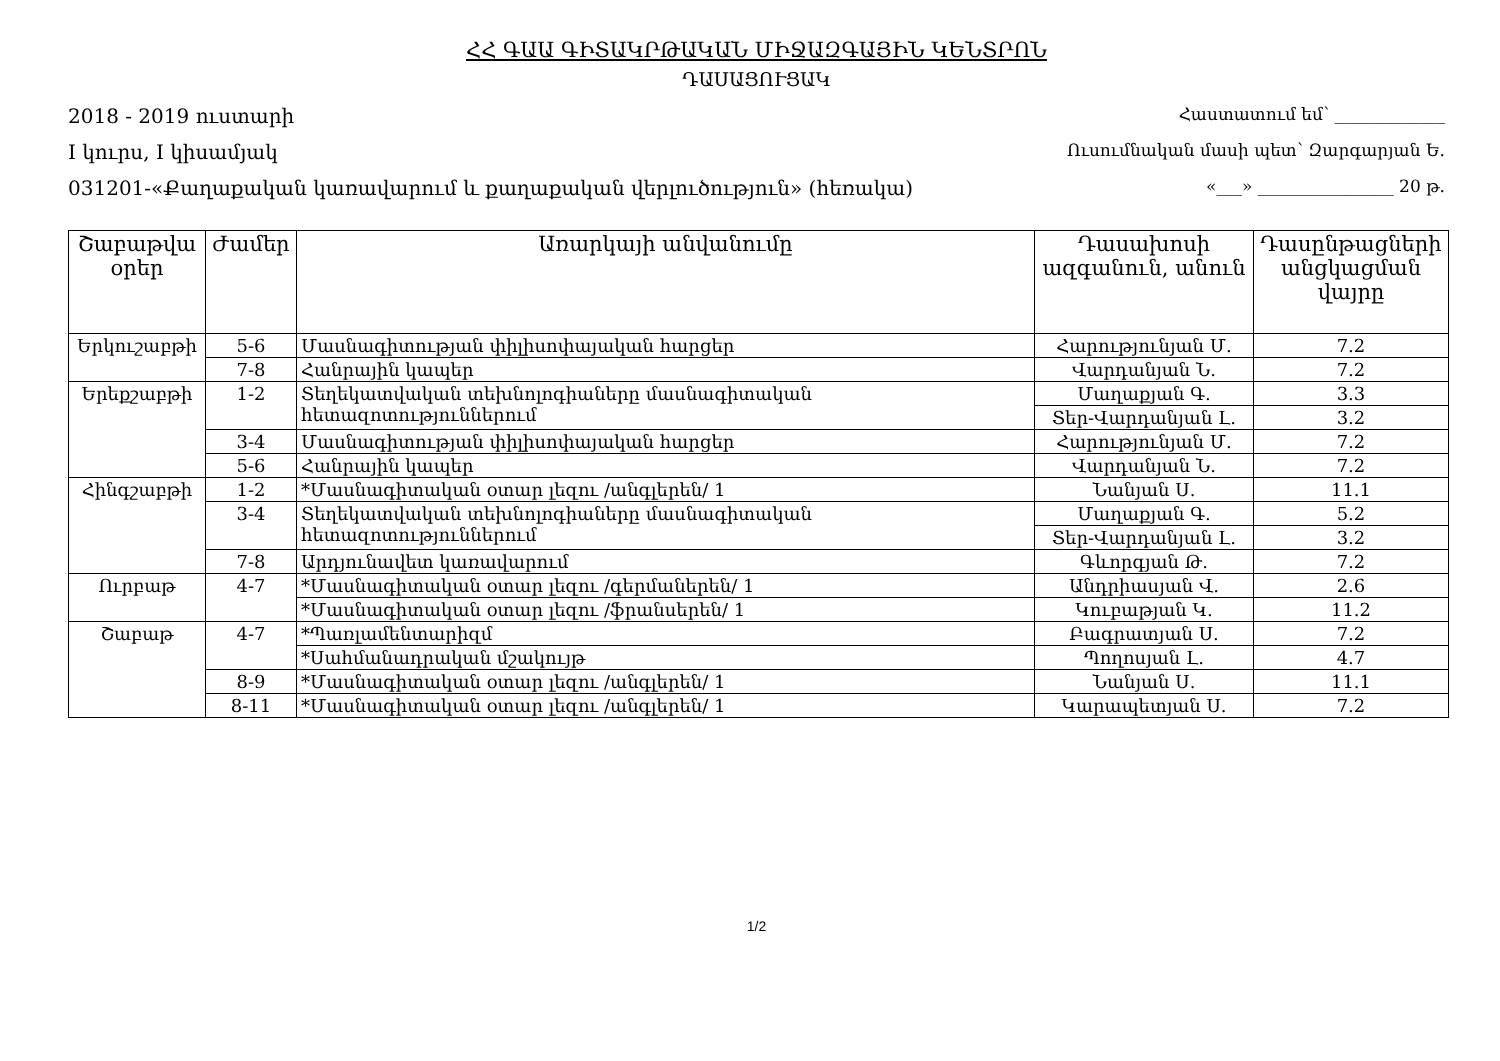ՀՀ ԳԱԱ ԳԻՏԱԿՐԹԱԿԱՆ ՄԻՋԱԶԳԱՅԻՆ ԿԵՆՏՐՈՆ
ԴԱՍԱՑՈՒՑԱԿ
2018 - 2019 ուստարի Հաստատում եմ՝ _____________
I կուրս, I կիսամյակ Ուսումնական մասի պետ՝ Զարգարյան Ե.
031201-«Քաղաքական կառավարում և քաղաքական վերլուծություն» (հեռակա) «___» ________________ 20 թ.
| Շաբաթվա օրեր | Ժամեր | Առարկայի անվանումը | Դասախոսի ազգանուն, անուն | Դասընթացների անցկացման վայրը |
| --- | --- | --- | --- | --- |
| Երկուշաբթի | 5-6 | Մասնագիտության փիլիսոփայական հարցեր | Հարությունյան Մ. | 7.2 |
| | 7-8 | Հանրային կապեր | Վարդանյան Ն. | 7.2 |
| Երեքշաբթի | 1-2 | Տեղեկատվական տեխնոլոգիաները մասնագիտական հետազոտություններում | Մաղաքյան Գ. | 3.3 |
| | | | Տեր-Վարդանյան Լ. | 3.2 |
| | 3-4 | Մասնագիտության փիլիսոփայական հարցեր | Հարությունյան Մ. | 7.2 |
| | 5-6 | Հանրային կապեր | Վարդանյան Ն. | 7.2 |
| Հինգշաբթի | 1-2 | *Մասնագիտական օտար լեզու /անգլերեն/ 1 | Նանյան Ս. | 11.1 |
| | 3-4 | Տեղեկատվական տեխնոլոգիաները մասնագիտական հետազոտություններում | Մաղաքյան Գ. | 5.2 |
| | | | Տեր-Վարդանյան Լ. | 3.2 |
| | 7-8 | Արդյունավետ կառավարում | Գևորգյան Թ. | 7.2 |
| Ուրբաթ | 4-7 | *Մասնագիտական օտար լեզու /գերմաներեն/ 1 | Անդրիասյան Վ. | 2.6 |
| | | *Մասնագիտական օտար լեզու /ֆրանսերեն/ 1 | Կուբաթյան Կ. | 11.2 |
| Շաբաթ | 4-7 | *Պառլամենտարիզմ | Բագրատյան Ս. | 7.2 |
| | | *Սահմանադրական մշակույթ | Պողոսյան Լ. | 4.7 |
| | 8-9 | *Մասնագիտական օտար լեզու /անգլերեն/ 1 | Նանյան Ս. | 11.1 |
| | 8-11 | *Մասնագիտական օտար լեզու /անգլերեն/ 1 | Կարապետյան Ս. | 7.2 |
1/2